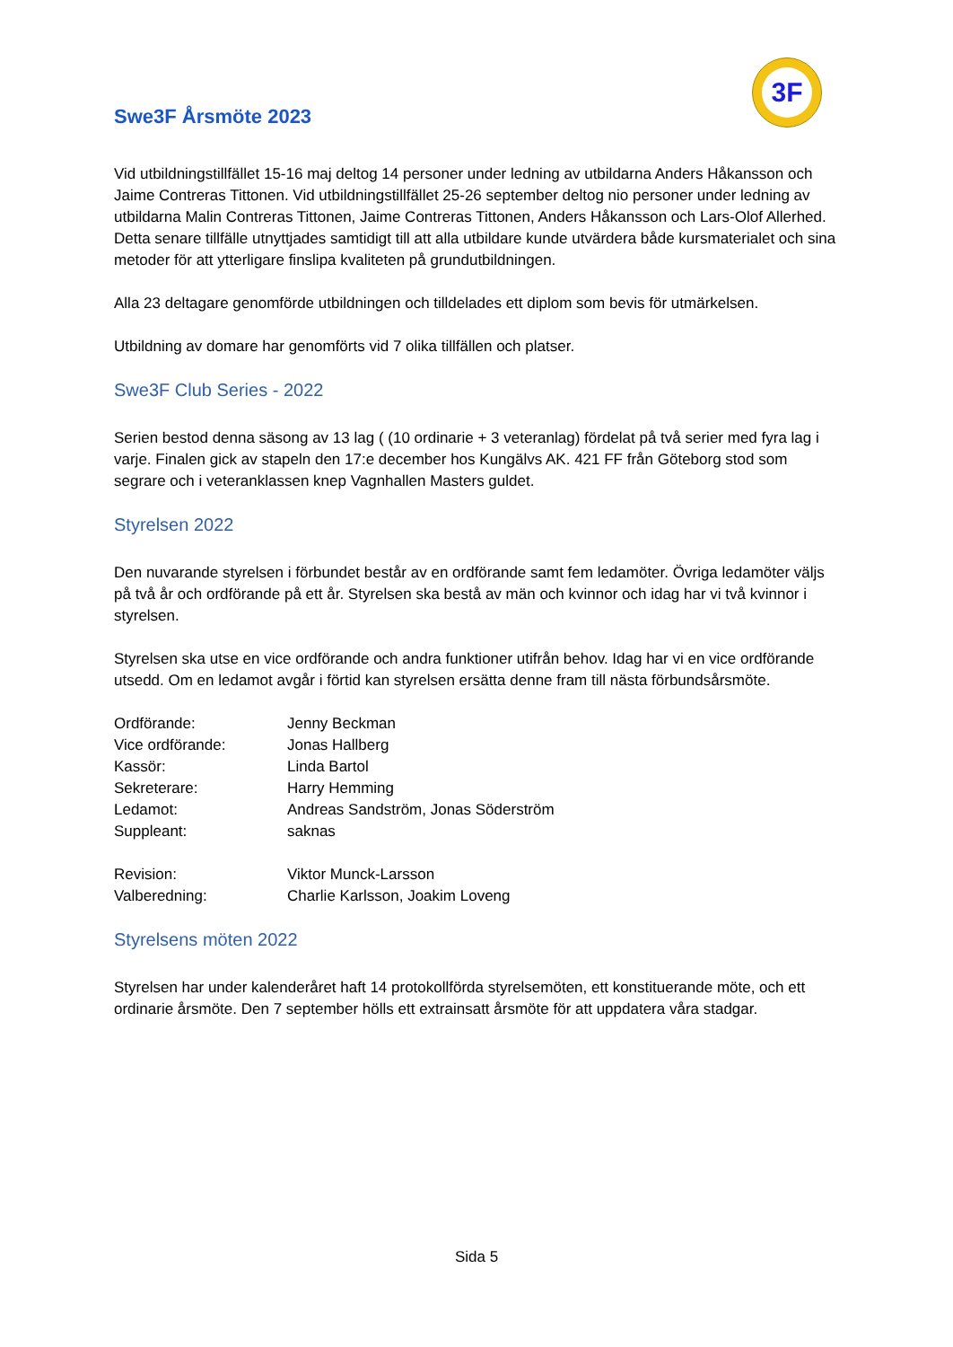3F
Swe3F Årsmöte 2023
Vid utbildningstillfället 15-16 maj deltog 14 personer under ledning av utbildarna Anders Håkansson och Jaime Contreras Tittonen. Vid utbildningstillfället 25-26 september deltog nio personer under ledning av utbildarna Malin Contreras Tittonen, Jaime Contreras Tittonen, Anders Håkansson och Lars-Olof Allerhed. Detta senare tillfälle utnyttjades samtidigt till att alla utbildare kunde utvärdera både kursmaterialet och sina metoder för att ytterligare finslipa kvaliteten på grundutbildningen.
Alla 23 deltagare genomförde utbildningen och tilldelades ett diplom som bevis för utmärkelsen.
Utbildning av domare har genomförts vid 7 olika tillfällen och platser.
Swe3F Club Series - 2022
Serien bestod denna säsong av 13 lag ( (10 ordinarie + 3 veteranlag) fördelat på två serier med fyra lag i varje. Finalen gick av stapeln den 17:e december hos Kungälvs AK. 421 FF från Göteborg stod som segrare och i veteranklassen knep Vagnhallen Masters guldet.
Styrelsen 2022
Den nuvarande styrelsen i förbundet består av en ordförande samt fem ledamöter. Övriga ledamöter väljs på två år och ordförande på ett år. Styrelsen ska bestå av män och kvinnor och idag har vi två kvinnor i styrelsen.
Styrelsen ska utse en vice ordförande och andra funktioner utifrån behov. Idag har vi en vice ordförande utsedd. Om en ledamot avgår i förtid kan styrelsen ersätta denne fram till nästa förbundsårsmöte.
| Ordförande: | Jenny Beckman |
| Vice ordförande: | Jonas Hallberg |
| Kassör: | Linda Bartol |
| Sekreterare: | Harry Hemming |
| Ledamot: | Andreas Sandström, Jonas Söderström |
| Suppleant: | saknas |
| Revision: | Viktor Munck-Larsson |
| Valberedning: | Charlie Karlsson, Joakim Loveng |
Styrelsens möten 2022
Styrelsen har under kalenderåret haft 14 protokollförda styrelsemöten, ett konstituerande möte, och ett ordinarie årsmöte. Den 7 september hölls ett extrainsatt årsmöte för att uppdatera våra stadgar.
Sida 5